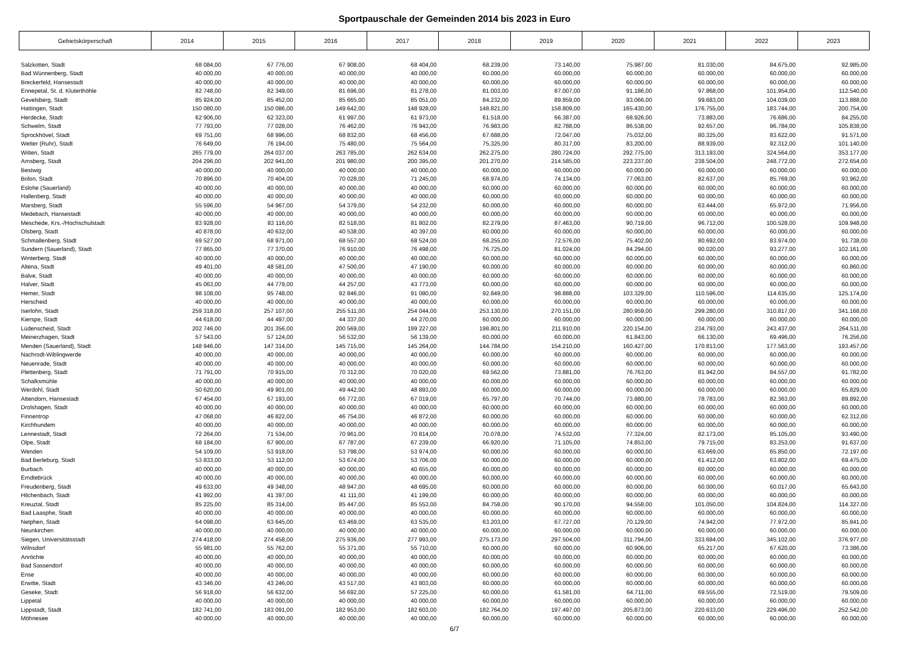Sportpauschale der Gemeinden 2014 bis 2023 in Euro
| Gebietskörperschaft | 2014 | 2015 | 2016 | 2017 | 2018 | 2019 | 2020 | 2021 | 2022 | 2023 |
| --- | --- | --- | --- | --- | --- | --- | --- | --- | --- | --- |
| Salzkotten, Stadt | 68 084,00 | 67 776,00 | 67 908,00 | 68 404,00 | 68.239,00 | 73.140,00 | 75.987,00 | 81.030,00 | 84.675,00 | 92.985,00 |
| Bad Wünnenberg, Stadt | 40 000,00 | 40 000,00 | 40 000,00 | 40 000,00 | 60.000,00 | 60.000,00 | 60.000,00 | 60.000,00 | 60.000,00 | 60.000,00 |
| Breckerfeld, Hansestadt | 40 000,00 | 40 000,00 | 40 000,00 | 40 000,00 | 60.000,00 | 60.000,00 | 60.000,00 | 60.000,00 | 60.000,00 | 60.000,00 |
| Ennepetal, St. d. Kluterthöhle | 82 748,00 | 82 349,00 | 81 696,00 | 81 278,00 | 81.003,00 | 87.007,00 | 91.186,00 | 97.868,00 | 101.954,00 | 112.540,00 |
| Gevelsberg, Stadt | 85 924,00 | 85 452,00 | 85 665,00 | 85 051,00 | 84.232,00 | 89.859,00 | 93.066,00 | 99.683,00 | 104.039,00 | 113.888,00 |
| Hattingen, Stadt | 150 080,00 | 150 086,00 | 149 642,00 | 148 928,00 | 148.821,00 | 158.809,00 | 165.430,00 | 176.755,00 | 183.744,00 | 200.754,00 |
| Herdecke, Stadt | 62 906,00 | 62 323,00 | 61 997,00 | 61 973,00 | 61.518,00 | 66.387,00 | 68.926,00 | 73.883,00 | 76.686,00 | 84.255,00 |
| Schwelm, Stadt | 77 793,00 | 77 028,00 | 76 462,00 | 76 943,00 | 76.983,00 | 82.788,00 | 86.538,00 | 92.657,00 | 96.784,00 | 105.838,00 |
| Sprockhövel, Stadt | 69 751,00 | 68 996,00 | 68 832,00 | 68 456,00 | 67.688,00 | 72.047,00 | 75.032,00 | 80.325,00 | 83.622,00 | 91.571,00 |
| Wetter (Ruhr), Stadt | 76 649,00 | 76 194,00 | 75 480,00 | 75 564,00 | 75.325,00 | 80.317,00 | 83.200,00 | 88.939,00 | 92.312,00 | 101.140,00 |
| Witten, Stadt | 265 779,00 | 264 037,00 | 263 785,00 | 262 634,00 | 262.275,00 | 280.724,00 | 292.775,00 | 313.193,00 | 324.564,00 | 353.177,00 |
| Arnsberg, Stadt | 204 296,00 | 202 941,00 | 201 980,00 | 200 395,00 | 201.270,00 | 214.585,00 | 223.237,00 | 238.504,00 | 248.772,00 | 272.654,00 |
| Bestwig | 40 000,00 | 40 000,00 | 40 000,00 | 40 000,00 | 60.000,00 | 60.000,00 | 60.000,00 | 60.000,00 | 60.000,00 | 60.000,00 |
| Brilon, Stadt | 70 896,00 | 70 404,00 | 70 028,00 | 71 245,00 | 68.974,00 | 74.134,00 | 77.063,00 | 82.637,00 | 85.769,00 | 93.962,00 |
| Eslohe (Sauerland) | 40 000,00 | 40 000,00 | 40 000,00 | 40 000,00 | 60.000,00 | 60.000,00 | 60.000,00 | 60.000,00 | 60.000,00 | 60.000,00 |
| Hallenberg, Stadt | 40 000,00 | 40 000,00 | 40 000,00 | 40 000,00 | 60.000,00 | 60.000,00 | 60.000,00 | 60.000,00 | 60.000,00 | 60.000,00 |
| Marsberg, Stadt | 55 596,00 | 54 967,00 | 54 379,00 | 54 232,00 | 60.000,00 | 60.000,00 | 60.000,00 | 63.444,00 | 65.972,00 | 71.956,00 |
| Medebach, Hansestadt | 40 000,00 | 40 000,00 | 40 000,00 | 40 000,00 | 60.000,00 | 60.000,00 | 60.000,00 | 60.000,00 | 60.000,00 | 60.000,00 |
| Meschede, Krs.-/Hochschulstadt | 83 928,00 | 83 116,00 | 82 518,00 | 81 802,00 | 82.279,00 | 87.463,00 | 90.719,00 | 96.712,00 | 100.528,00 | 109.948,00 |
| Olsberg, Stadt | 40 878,00 | 40 632,00 | 40 538,00 | 40 397,00 | 60.000,00 | 60.000,00 | 60.000,00 | 60.000,00 | 60.000,00 | 60.000,00 |
| Schmallenberg, Stadt | 69 527,00 | 68 971,00 | 68 557,00 | 68 524,00 | 68.255,00 | 72.576,00 | 75.402,00 | 80.692,00 | 83.974,00 | 91.738,00 |
| Sundern (Sauerland), Stadt | 77 865,00 | 77 370,00 | 76 910,00 | 76 498,00 | 76.725,00 | 81.024,00 | 84.294,00 | 90.020,00 | 93.277,00 | 102.161,00 |
| Winterberg, Stadt | 40 000,00 | 40 000,00 | 40 000,00 | 40 000,00 | 60.000,00 | 60.000,00 | 60.000,00 | 60.000,00 | 60.000,00 | 60.000,00 |
| Altena, Stadt | 49 401,00 | 48 581,00 | 47 500,00 | 47 190,00 | 60.000,00 | 60.000,00 | 60.000,00 | 60.000,00 | 60.000,00 | 60.860,00 |
| Balve, Stadt | 40 000,00 | 40 000,00 | 40 000,00 | 40 000,00 | 60.000,00 | 60.000,00 | 60.000,00 | 60.000,00 | 60.000,00 | 60.000,00 |
| Halver, Stadt | 45 063,00 | 44 779,00 | 44 257,00 | 43 773,00 | 60.000,00 | 60.000,00 | 60.000,00 | 60.000,00 | 60.000,00 | 60.000,00 |
| Hemer, Stadt | 98 108,00 | 95 748,00 | 92 846,00 | 91 080,00 | 92.849,00 | 98.888,00 | 103.329,00 | 110.596,00 | 114.635,00 | 125.174,00 |
| Herscheid | 40 000,00 | 40 000,00 | 40 000,00 | 40 000,00 | 60.000,00 | 60.000,00 | 60.000,00 | 60.000,00 | 60.000,00 | 60.000,00 |
| Iserlohn, Stadt | 259 318,00 | 257 107,00 | 255 511,00 | 254 044,00 | 253.130,00 | 270.151,00 | 280.959,00 | 299.280,00 | 310.817,00 | 341.168,00 |
| Kierspe, Stadt | 44 618,00 | 44 497,00 | 44 337,00 | 44 270,00 | 60.000,00 | 60.000,00 | 60.000,00 | 60.000,00 | 60.000,00 | 60.000,00 |
| Lüdenscheid, Stadt | 202 746,00 | 201 356,00 | 200 569,00 | 199 227,00 | 198.801,00 | 211.910,00 | 220.154,00 | 234.793,00 | 243.437,00 | 264.511,00 |
| Meinerzhagen, Stadt | 57 543,00 | 57 124,00 | 56 532,00 | 56 139,00 | 60.000,00 | 60.000,00 | 61.843,00 | 66.130,00 | 69.496,00 | 76.256,00 |
| Menden (Sauerland), Stadt | 148 946,00 | 147 314,00 | 145 715,00 | 145 264,00 | 144.784,00 | 154.210,00 | 160.427,00 | 170.813,00 | 177.563,00 | 193.457,00 |
| Nachrodt-Wiblingwerde | 40 000,00 | 40 000,00 | 40 000,00 | 40 000,00 | 60.000,00 | 60.000,00 | 60.000,00 | 60.000,00 | 60.000,00 | 60.000,00 |
| Neuenrade, Stadt | 40 000,00 | 40 000,00 | 40 000,00 | 40 000,00 | 60.000,00 | 60.000,00 | 60.000,00 | 60.000,00 | 60.000,00 | 60.000,00 |
| Plettenberg, Stadt | 71 791,00 | 70 915,00 | 70 312,00 | 70 020,00 | 69.562,00 | 73.881,00 | 76.763,00 | 81.942,00 | 84.557,00 | 91.782,00 |
| Schalksmühle | 40 000,00 | 40 000,00 | 40 000,00 | 40 000,00 | 60.000,00 | 60.000,00 | 60.000,00 | 60.000,00 | 60.000,00 | 60.000,00 |
| Werdohl, Stadt | 50 620,00 | 49 901,00 | 49 442,00 | 48 893,00 | 60.000,00 | 60.000,00 | 60.000,00 | 60.000,00 | 60.000,00 | 65.829,00 |
| Attendorn, Hansestadt | 67 454,00 | 67 193,00 | 66 772,00 | 67 019,00 | 65.797,00 | 70.744,00 | 73.880,00 | 78.783,00 | 82.363,00 | 89.892,00 |
| Drolshagen, Stadt | 40 000,00 | 40 000,00 | 40 000,00 | 40 000,00 | 60.000,00 | 60.000,00 | 60.000,00 | 60.000,00 | 60.000,00 | 60.000,00 |
| Finnentrop | 47 068,00 | 46 822,00 | 46 754,00 | 46 872,00 | 60.000,00 | 60.000,00 | 60.000,00 | 60.000,00 | 60.000,00 | 62.312,00 |
| Kirchhundem | 40 000,00 | 40 000,00 | 40 000,00 | 40 000,00 | 60.000,00 | 60.000,00 | 60.000,00 | 60.000,00 | 60.000,00 | 60.000,00 |
| Lennestadt, Stadt | 72 264,00 | 71 534,00 | 70 961,00 | 70 814,00 | 70.078,00 | 74.532,00 | 77.324,00 | 82.173,00 | 85.105,00 | 93.490,00 |
| Olpe, Stadt | 68 184,00 | 67 900,00 | 67 787,00 | 67 239,00 | 66.920,00 | 71.105,00 | 74.853,00 | 79.715,00 | 83.253,00 | 91.637,00 |
| Wenden | 54 109,00 | 53 918,00 | 53 798,00 | 53 974,00 | 60.000,00 | 60.000,00 | 60.000,00 | 63.669,00 | 65.850,00 | 72.197,00 |
| Bad Berleburg, Stadt | 53 833,00 | 53 112,00 | 53 674,00 | 53 706,00 | 60.000,00 | 60.000,00 | 60.000,00 | 61.412,00 | 63.802,00 | 69.475,00 |
| Burbach | 40 000,00 | 40 000,00 | 40 000,00 | 40 655,00 | 60.000,00 | 60.000,00 | 60.000,00 | 60.000,00 | 60.000,00 | 60.000,00 |
| Erndtebrück | 40 000,00 | 40 000,00 | 40 000,00 | 40 000,00 | 60.000,00 | 60.000,00 | 60.000,00 | 60.000,00 | 60.000,00 | 60.000,00 |
| Freudenberg, Stadt | 49 633,00 | 49 348,00 | 48 947,00 | 48 695,00 | 60.000,00 | 60.000,00 | 60.000,00 | 60.000,00 | 60.017,00 | 65.643,00 |
| Hilchenbach, Stadt | 41 992,00 | 41 397,00 | 41 111,00 | 41 199,00 | 60.000,00 | 60.000,00 | 60.000,00 | 60.000,00 | 60.000,00 | 60.000,00 |
| Kreuztal, Stadt | 85 225,00 | 85 314,00 | 85 447,00 | 85 553,00 | 84.758,00 | 90.170,00 | 94.558,00 | 101.050,00 | 104.824,00 | 114.327,00 |
| Bad Laasphe, Stadt | 40 000,00 | 40 000,00 | 40 000,00 | 40 000,00 | 60.000,00 | 60.000,00 | 60.000,00 | 60.000,00 | 60.000,00 | 60.000,00 |
| Netphen, Stadt | 64 098,00 | 63 645,00 | 63 469,00 | 63 535,00 | 63.203,00 | 67.727,00 | 70.129,00 | 74.942,00 | 77.972,00 | 85.841,00 |
| Neunkirchen | 40 000,00 | 40 000,00 | 40 000,00 | 40 000,00 | 60.000,00 | 60.000,00 | 60.000,00 | 60.000,00 | 60.000,00 | 60.000,00 |
| Siegen, Universitätsstadt | 274 418,00 | 274 458,00 | 275 936,00 | 277 993,00 | 275.173,00 | 297.504,00 | 311.794,00 | 333.684,00 | 345.102,00 | 376.977,00 |
| Wilnsdorf | 55 981,00 | 55 762,00 | 55 371,00 | 55 710,00 | 60.000,00 | 60.000,00 | 60.906,00 | 65.217,00 | 67.620,00 | 73.386,00 |
| Anröchte | 40 000,00 | 40 000,00 | 40 000,00 | 40 000,00 | 60.000,00 | 60.000,00 | 60.000,00 | 60.000,00 | 60.000,00 | 60.000,00 |
| Bad Sassendorf | 40 000,00 | 40 000,00 | 40 000,00 | 40 000,00 | 60.000,00 | 60.000,00 | 60.000,00 | 60.000,00 | 60.000,00 | 60.000,00 |
| Ense | 40 000,00 | 40 000,00 | 40 000,00 | 40 000,00 | 60.000,00 | 60.000,00 | 60.000,00 | 60.000,00 | 60.000,00 | 60.000,00 |
| Erwitte, Stadt | 43 346,00 | 43 246,00 | 43 517,00 | 43 803,00 | 60.000,00 | 60.000,00 | 60.000,00 | 60.000,00 | 60.000,00 | 60.000,00 |
| Geseke, Stadt | 56 918,00 | 56 632,00 | 56 692,00 | 57 225,00 | 60.000,00 | 61.581,00 | 64.711,00 | 69.555,00 | 72.519,00 | 79.509,00 |
| Lippetal | 40 000,00 | 40 000,00 | 40 000,00 | 40 000,00 | 60.000,00 | 60.000,00 | 60.000,00 | 60.000,00 | 60.000,00 | 60.000,00 |
| Lippstadt, Stadt | 182 741,00 | 183 091,00 | 182 953,00 | 182 603,00 | 182.764,00 | 197.497,00 | 205.873,00 | 220.633,00 | 229.496,00 | 252.542,00 |
| Möhnesee | 40 000,00 | 40 000,00 | 40 000,00 | 40 000,00 | 60.000,00 | 60.000,00 | 60.000,00 | 60.000,00 | 60.000,00 | 60.000,00 |
6/7